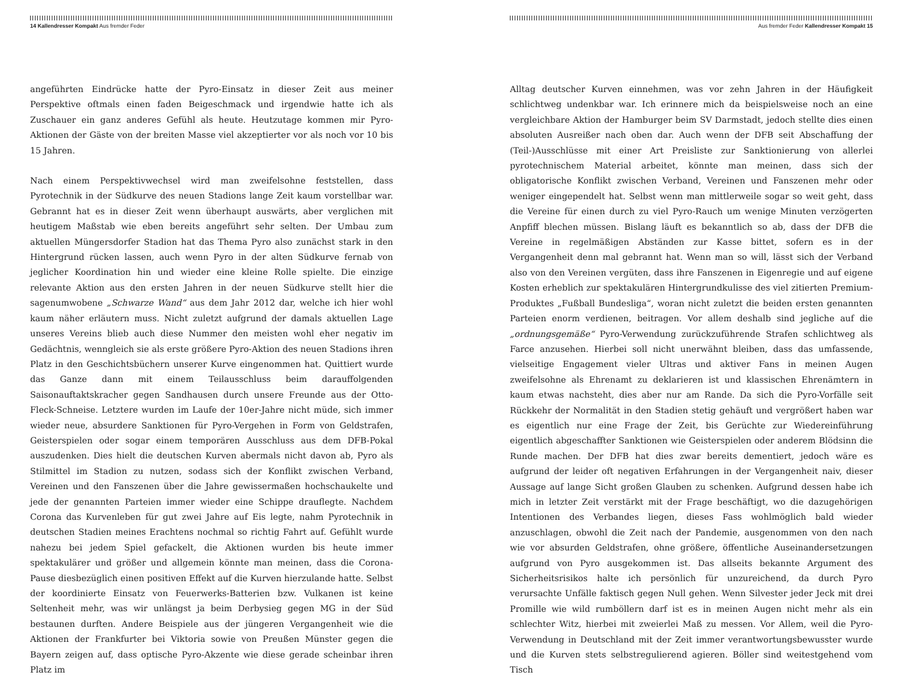14 Kallendresser Kompakt Aus fremder Feder
angeführten Eindrücke hatte der Pyro-Einsatz in dieser Zeit aus meiner Perspektive oftmals einen faden Beigeschmack und irgendwie hatte ich als Zuschauer ein ganz anderes Gefühl als heute. Heutzutage kommen mir Pyro-Aktionen der Gäste von der breiten Masse viel akzeptierter vor als noch vor 10 bis 15 Jahren.
Nach einem Perspektivwechsel wird man zweifelsohne feststellen, dass Pyrotechnik in der Südkurve des neuen Stadions lange Zeit kaum vorstellbar war. Gebrannt hat es in dieser Zeit wenn überhaupt auswärts, aber verglichen mit heutigem Maßstab wie eben bereits angeführt sehr selten. Der Umbau zum aktuellen Müngersdorfer Stadion hat das Thema Pyro also zunächst stark in den Hintergrund rücken lassen, auch wenn Pyro in der alten Südkurve fernab von jeglicher Koordination hin und wieder eine kleine Rolle spielte. Die einzige relevante Aktion aus den ersten Jahren in der neuen Südkurve stellt hier die sagenumwobene „Schwarze Wand“ aus dem Jahr 2012 dar, welche ich hier wohl kaum näher erläutern muss. Nicht zuletzt aufgrund der damals aktuellen Lage unseres Vereins blieb auch diese Nummer den meisten wohl eher negativ im Gedächtnis, wenngleich sie als erste größere Pyro-Aktion des neuen Stadions ihren Platz in den Geschichtsbüchern unserer Kurve eingenommen hat. Quittiert wurde das Ganze dann mit einem Teilausschluss beim darauffolgenden Saisonauftaktskracher gegen Sandhausen durch unsere Freunde aus der Otto-Fleck-Schneise. Letztere wurden im Laufe der 10er-Jahre nicht müde, sich immer wieder neue, absurdere Sanktionen für Pyro-Vergehen in Form von Geldstrafen, Geisterspielen oder sogar einem temporären Ausschluss aus dem DFB-Pokal auszudenken. Dies hielt die deutschen Kurven abermals nicht davon ab, Pyro als Stilmittel im Stadion zu nutzen, sodass sich der Konflikt zwischen Verband, Vereinen und den Fanszenen über die Jahre gewissermaßen hochschaukelte und jede der genannten Parteien immer wieder eine Schippe drauflegte. Nachdem Corona das Kurvenleben für gut zwei Jahre auf Eis legte, nahm Pyrotechnik in deutschen Stadien meines Erachtens nochmal so richtig Fahrt auf. Gefühlt wurde nahezu bei jedem Spiel gefackelt, die Aktionen wurden bis heute immer spektakulärer und größer und allgemein könnte man meinen, dass die Corona-Pause diesbezüglich einen positiven Effekt auf die Kurven hierzulande hatte. Selbst der koordinierte Einsatz von Feuerwerks-Batterien bzw. Vulkanen ist keine Seltenheit mehr, was wir unlängst ja beim Derbysieg gegen MG in der Süd bestaunen durften. Andere Beispiele aus der jüngeren Vergangenheit wie die Aktionen der Frankfurter bei Viktoria sowie von Preußen Münster gegen die Bayern zeigen auf, dass optische Pyro-Akzente wie diese gerade scheinbar ihren Platz im
Aus fremder Feder Kallendresser Kompakt 15
Alltag deutscher Kurven einnehmen, was vor zehn Jahren in der Häufigkeit schlichtweg undenkbar war. Ich erinnere mich da beispielsweise noch an eine vergleichbare Aktion der Hamburger beim SV Darmstadt, jedoch stellte dies einen absoluten Ausreißer nach oben dar. Auch wenn der DFB seit Abschaffung der (Teil-)Ausschlüsse mit einer Art Preisliste zur Sanktionierung von allerlei pyrotechnischem Material arbeitet, könnte man meinen, dass sich der obligatorische Konflikt zwischen Verband, Vereinen und Fanszenen mehr oder weniger eingependelt hat. Selbst wenn man mittlerweile sogar so weit geht, dass die Vereine für einen durch zu viel Pyro-Rauch um wenige Minuten verzögerten Anpfiff blechen müssen. Bislang läuft es bekanntlich so ab, dass der DFB die Vereine in regelmäßigen Abständen zur Kasse bittet, sofern es in der Vergangenheit denn mal gebrannt hat. Wenn man so will, lässt sich der Verband also von den Vereinen vergüten, dass ihre Fanszenen in Eigenregie und auf eigene Kosten erheblich zur spektakulären Hintergrundkulisse des viel zitierten Premium-Produktes „Fußball Bundesliga“, woran nicht zuletzt die beiden ersten genannten Parteien enorm verdienen, beitragen. Vor allem deshalb sind jegliche auf die „ordnungsgemäße“ Pyro-Verwendung zurückzuführende Strafen schlichtweg als Farce anzusehen. Hierbei soll nicht unerwähnt bleiben, dass das umfassende, vielseitige Engagement vieler Ultras und aktiver Fans in meinen Augen zweifelsohne als Ehrenamt zu deklarieren ist und klassischen Ehrenämtern in kaum etwas nachsteht, dies aber nur am Rande. Da sich die Pyro-Vorfälle seit Rückkehr der Normalität in den Stadien stetig gehäuft und vergrößert haben war es eigentlich nur eine Frage der Zeit, bis Gerüchte zur Wiedereinführung eigentlich abgeschaffter Sanktionen wie Geisterspielen oder anderem Blödsinn die Runde machen. Der DFB hat dies zwar bereits dementiert, jedoch wäre es aufgrund der leider oft negativen Erfahrungen in der Vergangenheit naiv, dieser Aussage auf lange Sicht großen Glauben zu schenken. Aufgrund dessen habe ich mich in letzter Zeit verstärkt mit der Frage beschäftigt, wo die dazugehörigen Intentionen des Verbandes liegen, dieses Fass wohlmöglich bald wieder anzuschlagen, obwohl die Zeit nach der Pandemie, ausgenommen von den nach wie vor absurden Geldstrafen, ohne größere, öffentliche Auseinandersetzungen aufgrund von Pyro ausgekommen ist. Das allseits bekannte Argument des Sicherheitsrisikos halte ich persönlich für unzureichend, da durch Pyro verursachte Unfälle faktisch gegen Null gehen. Wenn Silvester jeder Jeck mit drei Promille wie wild rumböllern darf ist es in meinen Augen nicht mehr als ein schlechter Witz, hierbei mit zweierlei Maß zu messen. Vor Allem, weil die Pyro-Verwendung in Deutschland mit der Zeit immer verantwortungsbewusster wurde und die Kurven stets selbstregulierend agieren. Böller sind weitestgehend vom Tisch